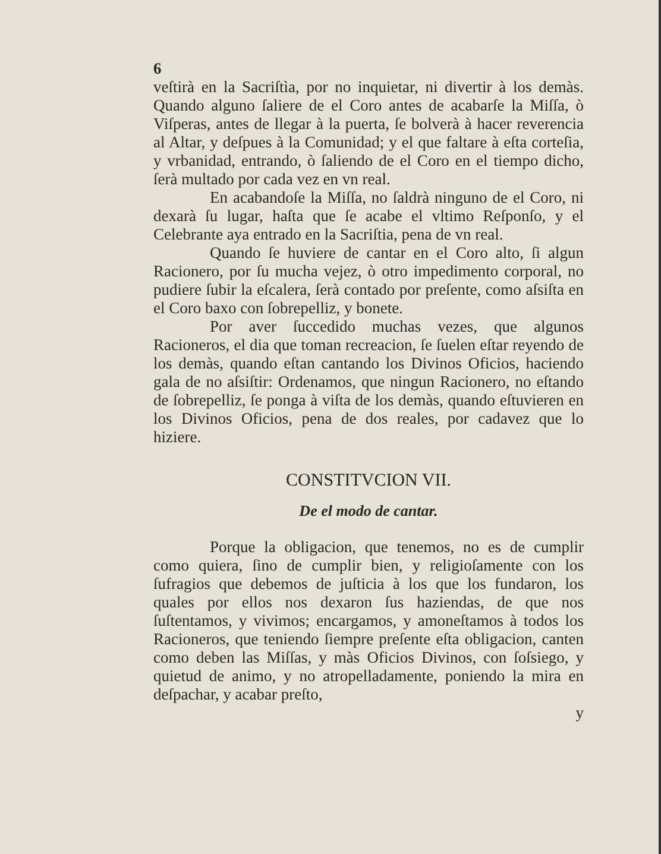6
veſtirà en la Sacriſtìa, por no inquietar, ni divertir à los demàs. Quando alguno ſaliere de el Coro antes de acabarſe la Miſſa, ò Viſperas, antes de llegar à la puerta, ſe bolverà à hacer reverencia al Altar, y deſpues à la Comunidad; y el que faltare à eſta corteſia, y vrbanidad, entrando, ò ſaliendo de el Coro en el tiempo dicho, ſerà multado por cada vez en vn real.
En acabandoſe la Miſſa, no ſaldrà ninguno de el Coro, ni dexarà ſu lugar, haſta que ſe acabe el vltimo Reſponſo, y el Celebrante aya entrado en la Sacriſtia, pena de vn real.
Quando ſe huviere de cantar en el Coro alto, ſi algun Racionero, por ſu mucha vejez, ò otro impedimento corporal, no pudiere ſubir la eſcalera, ſerà contado por preſente, como aſsiſta en el Coro baxo con ſobrepelliz, y bonete.
Por aver ſuccedido muchas vezes, que algunos Racioneros, el dia que toman recreacion, ſe ſuelen eſtar reyendo de los demàs, quando eſtan cantando los Divinos Oficios, haciendo gala de no aſsiſtir: Ordenamos, que ningun Racionero, no eſtando de ſobrepelliz, ſe ponga à viſta de los demàs, quando eſtuvieren en los Divinos Oficios, pena de dos reales, por cadavez que lo hiziere.
CONSTITVCION VII.
De el modo de cantar.
Porque la obligacion, que tenemos, no es de cumplir como quiera, ſino de cumplir bien, y religioſamente con los ſufragios que debemos de juſticia à los que los fundaron, los quales por ellos nos dexaron ſus haziendas, de que nos ſuſtentamos, y vivimos; encargamos, y amoneſtamos à todos los Racioneros, que teniendo ſiempre preſente eſta obligacion, canten como deben las Miſſas, y màs Oficios Divinos, con ſoſsiego, y quietud de animo, y no atropelladamente, poniendo la mira en deſpachar, y acabar preſto,
y